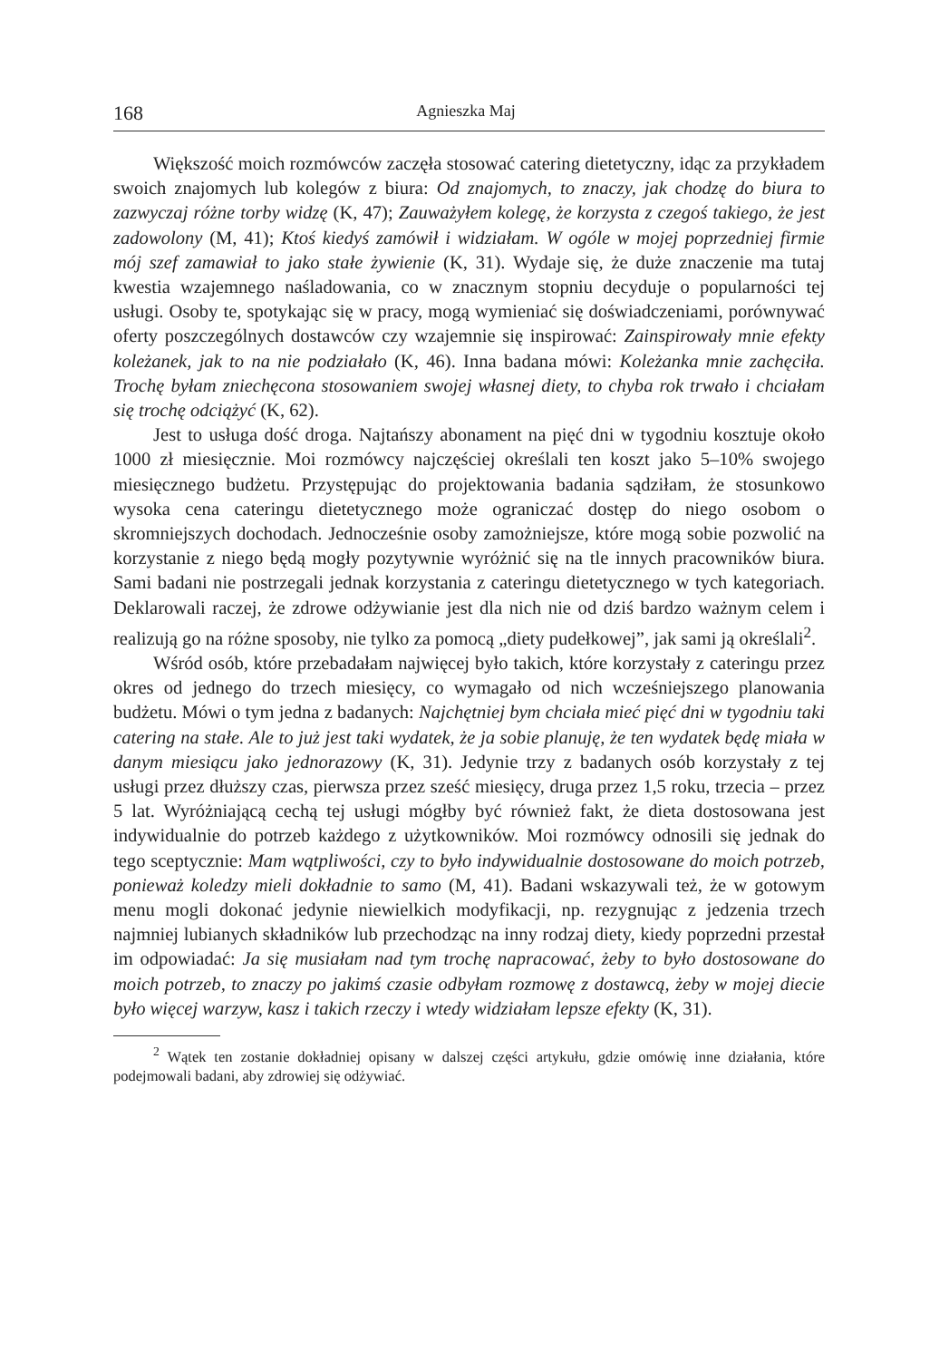168 Agnieszka Maj
Większość moich rozmówców zaczęła stosować catering dietetyczny, idąc za przykładem swoich znajomych lub kolegów z biura: Od znajomych, to znaczy, jak chodzę do biura to zazwyczaj różne torby widzę (K, 47); Zauważyłem kolegę, że korzysta z czegoś takiego, że jest zadowolony (M, 41); Ktoś kiedyś zamówił i widziałam. W ogóle w mojej poprzedniej firmie mój szef zamawiał to jako stałe żywienie (K, 31). Wydaje się, że duże znaczenie ma tutaj kwestia wzajemnego naśladowania, co w znacznym stopniu decyduje o popularności tej usługi. Osoby te, spotykając się w pracy, mogą wymieniać się doświadczeniami, porównywać oferty poszczególnych dostawców czy wzajemnie się inspirować: Zainspirowały mnie efekty koleżanek, jak to na nie podziałało (K, 46). Inna badana mówi: Koleżanka mnie zachęciła. Trochę byłam zniechęcona stosowaniem swojej własnej diety, to chyba rok trwało i chciałam się trochę odciążyć (K, 62).
Jest to usługa dość droga. Najtańszy abonament na pięć dni w tygodniu kosztuje około 1000 zł miesięcznie. Moi rozmówcy najczęściej określali ten koszt jako 5–10% swojego miesięcznego budżetu. Przystępując do projektowania badania sądziłam, że stosunkowo wysoka cena cateringu dietetycznego może ograniczać dostęp do niego osobom o skromniejszych dochodach. Jednocześnie osoby zamożniejsze, które mogą sobie pozwolić na korzystanie z niego będą mogły pozytywnie wyróżnić się na tle innych pracowników biura. Sami badani nie postrzegali jednak korzystania z cateringu dietetycznego w tych kategoriach. Deklarowali raczej, że zdrowe odżywianie jest dla nich nie od dziś bardzo ważnym celem i realizują go na różne sposoby, nie tylko za pomocą „diety pudełkowej”, jak sami ją określali<sup>2</sup>.
Wśród osób, które przebadałam najwięcej było takich, które korzystały z cateringu przez okres od jednego do trzech miesięcy, co wymagało od nich wcześniejszego planowania budżetu. Mówi o tym jedna z badanych: Najchętniej bym chciała mieć pięć dni w tygodniu taki catering na stałe. Ale to już jest taki wydatek, że ja sobie planuję, że ten wydatek będę miała w danym miesiącu jako jednorazowy (K, 31). Jedynie trzy z badanych osób korzystały z tej usługi przez dłuższy czas, pierwsza przez sześć miesięcy, druga przez 1,5 roku, trzecia – przez 5 lat. Wyróżniającą cechą tej usługi mógłby być również fakt, że dieta dostosowana jest indywidualnie do potrzeb każdego z użytkowników. Moi rozmówcy odnosili się jednak do tego sceptycznie: Mam wątpliwości, czy to było indywidualnie dostosowane do moich potrzeb, ponieważ koledzy mieli dokładnie to samo (M, 41). Badani wskazywali też, że w gotowym menu mogli dokonać jedynie niewielkich modyfikacji, np. rezygnując z jedzenia trzech najmniej lubianych składników lub przechodząc na inny rodzaj diety, kiedy poprzedni przestał im odpowiadać: Ja się musiałam nad tym trochę napracować, żeby to było dostosowane do moich potrzeb, to znaczy po jakimś czasie odbyłam rozmowę z dostawcą, żeby w mojej diecie było więcej warzyw, kasz i takich rzeczy i wtedy widziałam lepsze efekty (K, 31).
<sup>2</sup> Wątek ten zostanie dokładniej opisany w dalszej części artykułu, gdzie omówię inne działania, które podejmowali badani, aby zdrowiej się odżywiać.